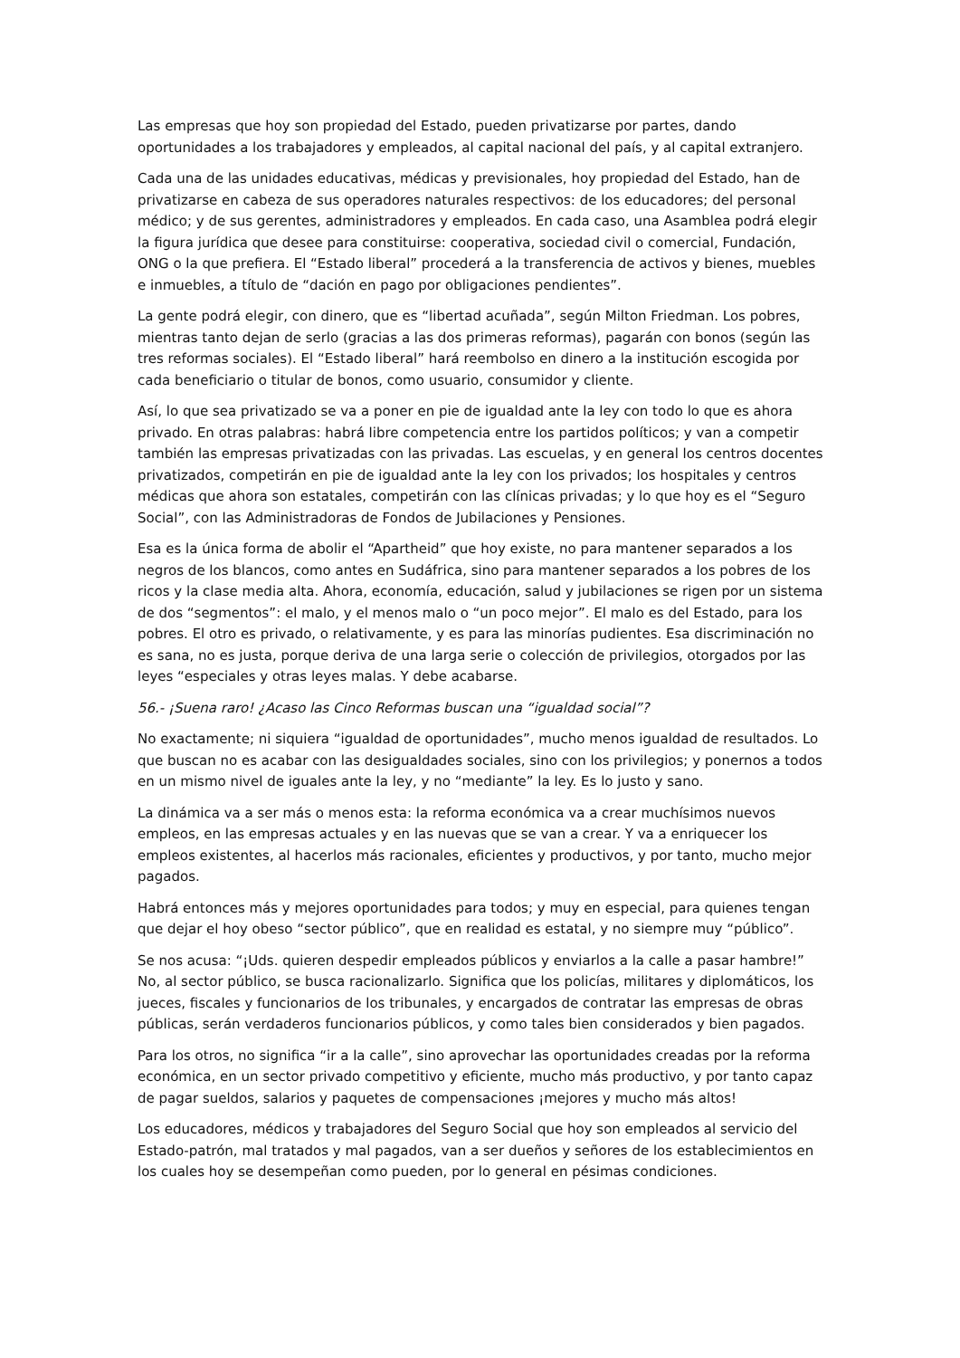Las empresas que hoy son propiedad del Estado, pueden privatizarse por partes, dando oportunidades a los trabajadores y empleados, al capital nacional del país, y al capital extranjero.
Cada una de las unidades educativas, médicas y previsionales, hoy propiedad del Estado, han de privatizarse en cabeza de sus operadores naturales respectivos: de los educadores; del personal médico; y de sus gerentes, administradores y empleados. En cada caso, una Asamblea podrá elegir la figura jurídica que desee para constituirse: cooperativa, sociedad civil o comercial, Fundación, ONG o la que prefiera. El “Estado liberal” procederá a la transferencia de activos y bienes, muebles e inmuebles, a título de “dación en pago por obligaciones pendientes”.
La gente podrá elegir, con dinero, que es “libertad acuñada”, según Milton Friedman. Los pobres, mientras tanto dejan de serlo (gracias a las dos primeras reformas), pagarán con bonos (según las tres reformas sociales). El “Estado liberal” hará reembolso en dinero a la institución escogida por cada beneficiario o titular de bonos, como usuario, consumidor y cliente.
Así, lo que sea privatizado se va a poner en pie de igualdad ante la ley con todo lo que es ahora privado. En otras palabras: habrá libre competencia entre los partidos políticos; y van a competir también las empresas privatizadas con las privadas. Las escuelas, y en general los centros docentes privatizados, competirán en pie de igualdad ante la ley con los privados; los hospitales y centros médicas que ahora son estatales, competirán con las clínicas privadas; y lo que hoy es el “Seguro Social”, con las Administradoras de Fondos de Jubilaciones y Pensiones.
Esa es la única forma de abolir el “Apartheid” que hoy existe, no para mantener separados a los negros de los blancos, como antes en Sudáfrica, sino para mantener separados a los pobres de los ricos y la clase media alta. Ahora, economía, educación, salud y jubilaciones se rigen por un sistema de dos “segmentos”: el malo, y el menos malo o “un poco mejor”. El malo es del Estado, para los pobres. El otro es privado, o relativamente, y es para las minorías pudientes. Esa discriminación no es sana, no es justa, porque deriva de una larga serie o colección de privilegios, otorgados por las leyes “especiales y otras leyes malas. Y debe acabarse.
56.- ¡Suena raro! ¿Acaso las Cinco Reformas buscan una “igualdad social”?
No exactamente; ni siquiera “igualdad de oportunidades”, mucho menos igualdad de resultados. Lo que buscan no es acabar con las desigualdades sociales, sino con los privilegios; y ponernos a todos en un mismo nivel de iguales ante la ley, y no “mediante” la ley. Es lo justo y sano.
La dinámica va a ser más o menos esta: la reforma económica va a crear muchísimos nuevos empleos, en las empresas actuales y en las nuevas que se van a crear. Y va a enriquecer los empleos existentes, al hacerlos más racionales, eficientes y productivos, y por tanto, mucho mejor pagados.
Habrá entonces más y mejores oportunidades para todos; y muy en especial, para quienes tengan que dejar el hoy obeso “sector público”, que en realidad es estatal, y no siempre muy “público”.
Se nos acusa: “¡Uds. quieren despedir empleados públicos y enviarlos a la calle a pasar hambre!” No, al sector público, se busca racionalizarlo. Significa que los policías, militares y diplomáticos, los jueces, fiscales y funcionarios de los tribunales, y encargados de contratar las empresas de obras públicas, serán verdaderos funcionarios públicos, y como tales bien considerados y bien pagados.
Para los otros, no significa “ir a la calle”, sino aprovechar las oportunidades creadas por la reforma económica, en un sector privado competitivo y eficiente, mucho más productivo, y por tanto capaz de pagar sueldos, salarios y paquetes de compensaciones ¡mejores y mucho más altos!
Los educadores, médicos y trabajadores del Seguro Social que hoy son empleados al servicio del Estado-patrón, mal tratados y mal pagados, van a ser dueños y señores de los establecimientos en los cuales hoy se desempeñan como pueden, por lo general en pésimas condiciones.